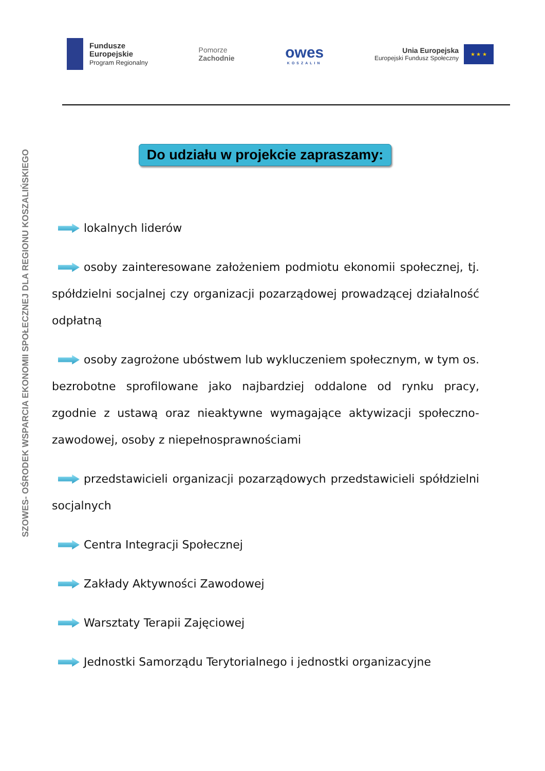Fundusze
Europejskie
Program Regionalny
Pomorze
Zachodnie
owes
KOSZALIN
Unia Europejska
Europejski Fundusz Społeczny
★ ★ ★
SZOWES- OŚRODEK WSPARCIA EKONOMII SPOŁECZNEJ DLA REGIONU KOSZALIŃSKIEGO
Do udziału w projekcie zapraszamy:
lokalnych liderów
osoby zainteresowane założeniem podmiotu ekonomii społecznej, tj. spółdzielni socjalnej czy organizacji pozarządowej prowadzącej działalność odpłatną
osoby zagrożone ubóstwem lub wykluczeniem społecznym, w tym os. bezrobotne sprofilowane jako najbardziej oddalone od rynku pracy, zgodnie z ustawą oraz nieaktywne wymagające aktywizacji społeczno-zawodowej, osoby z niepełnosprawnościami
przedstawicieli organizacji pozarządowych przedstawicieli spółdzielni socjalnych
Centra Integracji Społecznej
Zakłady Aktywności Zawodowej
Warsztaty Terapii Zajęciowej
Jednostki Samorządu Terytorialnego i jednostki organizacyjne